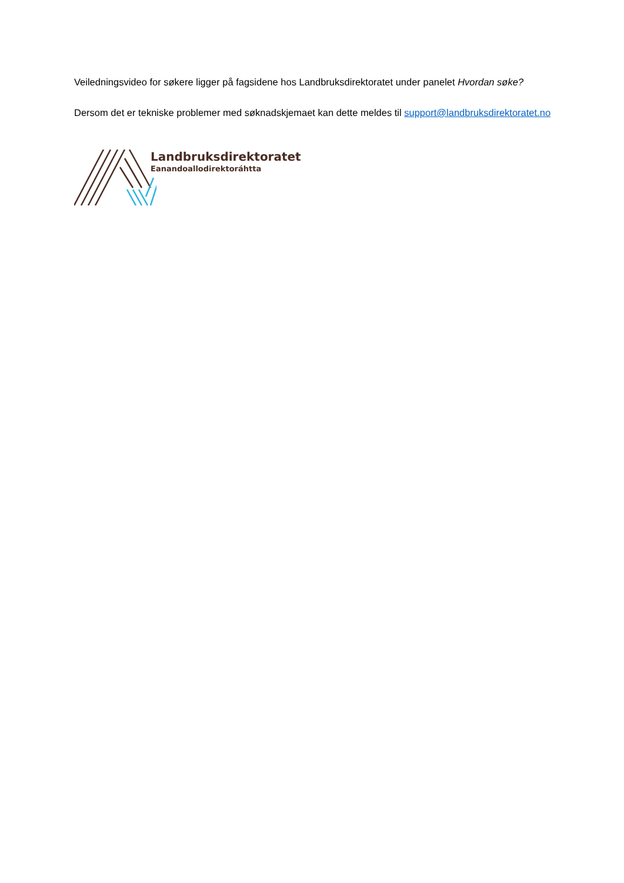Veiledningsvideo for søkere ligger på fagsidene hos Landbruksdirektoratet under panelet Hvordan søke?
Dersom det er tekniske problemer med søknadskjemaet kan dette meldes til support@landbruksdirektoratet.no
Landbruksdirektoratet
Eanandoallodirektoráhtta